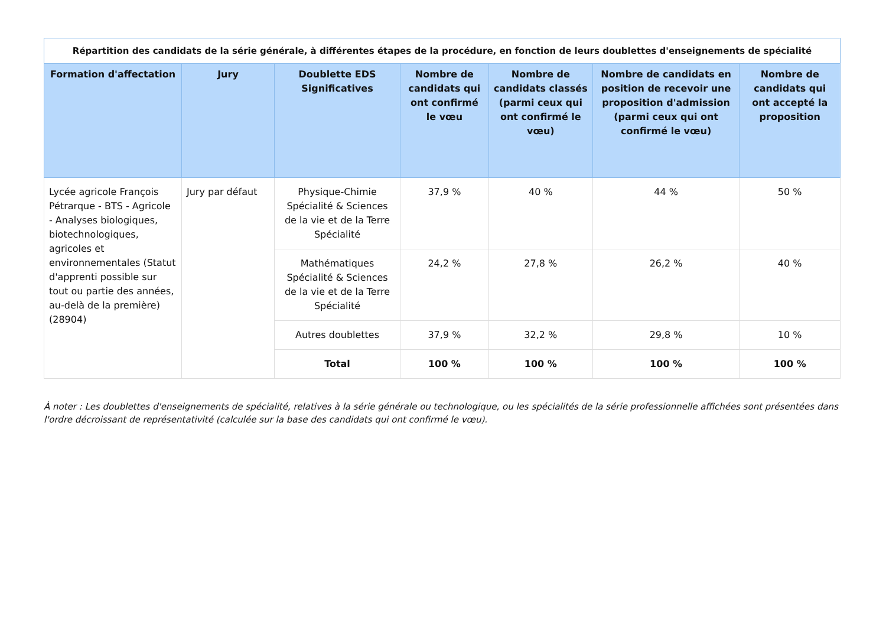Répartition des candidats de la série générale, à différentes étapes de la procédure, en fonction de leurs doublettes d'enseignements de spécialité
| Formation d'affectation | Jury | Doublette EDS Significatives | Nombre de candidats qui ont confirmé le vœu | Nombre de candidats classés (parmi ceux qui ont confirmé le vœu) | Nombre de candidats en position de recevoir une proposition d'admission (parmi ceux qui ont confirmé le vœu) | Nombre de candidats qui ont accepté la proposition |
| --- | --- | --- | --- | --- | --- | --- |
| Lycée agricole François Pétrarque - BTS - Agricole - Analyses biologiques, biotechnologiques, agricoles et environnementales (Statut d'apprenti possible sur tout ou partie des années, au-delà de la première) (28904) | Jury par défaut | Physique-Chimie Spécialité & Sciences de la vie et de la Terre Spécialité | 37,9 % | 40 % | 44 % | 50 % |
| | | Mathématiques Spécialité & Sciences de la vie et de la Terre Spécialité | 24,2 % | 27,8 % | 26,2 % | 40 % |
| | | Autres doublettes | 37,9 % | 32,2 % | 29,8 % | 10 % |
| | | Total | 100 % | 100 % | 100 % | 100 % |
À noter : Les doublettes d'enseignements de spécialité, relatives à la série générale ou technologique, ou les spécialités de la série professionnelle affichées sont présentées dans l'ordre décroissant de représentativité (calculée sur la base des candidats qui ont confirmé le vœu).